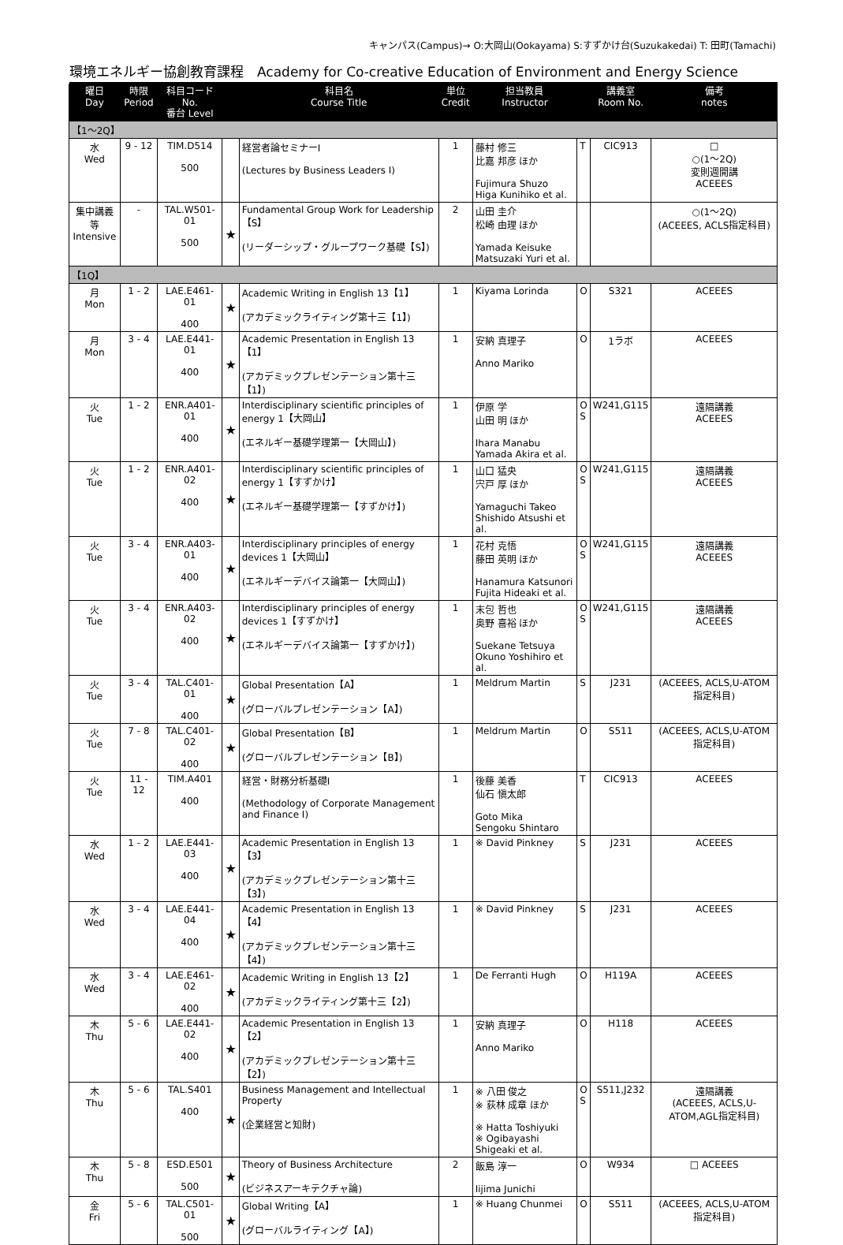キャンパス(Campus)→ O:大岡山(Ookayama) S:すずかけ台(Suzukakedai) T: 田町(Tamachi)
環境エネルギー協創教育課程　Academy for Co-creative Education of Environment and Energy Science
| 曜日 Day | 時限 Period | 科目コード No. 番台 Level | | 科目名 Course Title | 単位 Credit | 担当教員 Instructor | | 講義室 Room No. | 備考 notes |
| --- | --- | --- | --- | --- | --- | --- | --- | --- | --- |
| 【1～2Q】 | | | | | | | | | |
| 水 Wed | 9 - 12 | TIM.D514 500 | | 経営者論セミナーⅠ (Lectures by Business Leaders I) | 1 | 藤村 修三 比嘉 邦彦 ほか Fujimura Shuzo Higa Kunihiko et al. | T | CIC913 | □ ○(1～2Q) 変則週開講 ACEEES |
| 集中講義等 Intensive | - | TAL.W501-01 500 | ★ | Fundamental Group Work for Leadership【S】 (リーダーシップ・グループワーク基礎【S】) | 2 | 山田 圭介 松崎 由理 ほか Yamada Keisuke Matsuzaki Yuri et al. | | | ○(1～2Q) (ACEEES, ACLS指定科目) |
| 【1Q】 | | | | | | | | | |
| 月 Mon | 1 - 2 | LAE.E461-01 400 | ★ | Academic Writing in English 13【1】 (アカデミックライティング第十三【1】) | 1 | Kiyama Lorinda | O | S321 | ACEEES |
| 月 Mon | 3 - 4 | LAE.E441-01 400 | ★ | Academic Presentation in English 13【1】 (アカデミックプレゼンテーション第十三【1】) | 1 | 安納 真理子 Anno Mariko | O | 1ラボ | ACEEES |
| 火 Tue | 1 - 2 | ENR.A401-01 400 | ★ | Interdisciplinary scientific principles of energy 1【大岡山】 (エネルギー基礎学理第一【大岡山】) | 1 | 伊原 学 山田 明 ほか Ihara Manabu Yamada Akira et al. | O S | W241,G115 | 遠隔講義 ACEEES |
| 火 Tue | 1 - 2 | ENR.A401-02 400 | ★ | Interdisciplinary scientific principles of energy 1【すずかけ】 (エネルギー基礎学理第一【すずかけ】) | 1 | 山口 猛央 宍戸 厚 ほか Yamaguchi Takeo Shishido Atsushi et al. | O S | W241,G115 | 遠隔講義 ACEEES |
| 火 Tue | 3 - 4 | ENR.A403-01 400 | ★ | Interdisciplinary principles of energy devices 1【大岡山】 (エネルギーデバイス論第一【大岡山】) | 1 | 花村 克悟 藤田 英明 ほか Hanamura Katsunori Fujita Hideaki et al. | O S | W241,G115 | 遠隔講義 ACEEES |
| 火 Tue | 3 - 4 | ENR.A403-02 400 | ★ | Interdisciplinary principles of energy devices 1【すずかけ】 (エネルギーデバイス論第一【すずかけ】) | 1 | 末包 哲也 奥野 喜裕 ほか Suekane Tetsuya Okuno Yoshihiro et al. | O S | W241,G115 | 遠隔講義 ACEEES |
| 火 Tue | 3 - 4 | TAL.C401-01 400 | ★ | Global Presentation【A】 (グローバルプレゼンテーション【A】) | 1 | Meldrum Martin | S | J231 | (ACEEES, ACLS,U-ATOM指定科目) |
| 火 Tue | 7 - 8 | TAL.C401-02 400 | ★ | Global Presentation【B】 (グローバルプレゼンテーション【B】) | 1 | Meldrum Martin | O | S511 | (ACEEES, ACLS,U-ATOM指定科目) |
| 火 Tue | 11 - 12 | TIM.A401 400 | | 経営・財務分析基礎Ⅰ (Methodology of Corporate Management and Finance I) | 1 | 後藤 美香 仙石 愼太郎 Goto Mika Sengoku Shintaro | T | CIC913 | ACEEES |
| 水 Wed | 1 - 2 | LAE.E441-03 400 | ★ | Academic Presentation in English 13【3】 (アカデミックプレゼンテーション第十三【3】) | 1 | ※ David Pinkney | S | J231 | ACEEES |
| 水 Wed | 3 - 4 | LAE.E441-04 400 | ★ | Academic Presentation in English 13【4】 (アカデミックプレゼンテーション第十三【4】) | 1 | ※ David Pinkney | S | J231 | ACEEES |
| 水 Wed | 3 - 4 | LAE.E461-02 400 | ★ | Academic Writing in English 13【2】 (アカデミックライティング第十三【2】) | 1 | De Ferranti Hugh | O | H119A | ACEEES |
| 木 Thu | 5 - 6 | LAE.E441-02 400 | ★ | Academic Presentation in English 13【2】 (アカデミックプレゼンテーション第十三【2】) | 1 | 安納 真理子 Anno Mariko | O | H118 | ACEEES |
| 木 Thu | 5 - 6 | TAL.S401 400 | ★ | Business Management and Intellectual Property (企業経営と知財) | 1 | ※ 八田 俊之 ※ 荻林 成章 ほか ※ Hatta Toshiyuki ※ Ogibayashi Shigeaki et al. | O S | S511,J232 | 遠隔講義 (ACEEES, ACLS,U-ATOM,AGL指定科目) |
| 木 Thu | 5 - 8 | ESD.E501 500 | ★ | Theory of Business Architecture (ビジネスアーキテクチャ論) | 2 | 飯島 淳一 Iijima Junichi | O | W934 | □ ACEEES |
| 金 Fri | 5 - 6 | TAL.C501-01 500 | ★ | Global Writing【A】 (グローバルライティング【A】) | 1 | ※ Huang Chunmei | O | S511 | (ACEEES, ACLS,U-ATOM指定科目) |